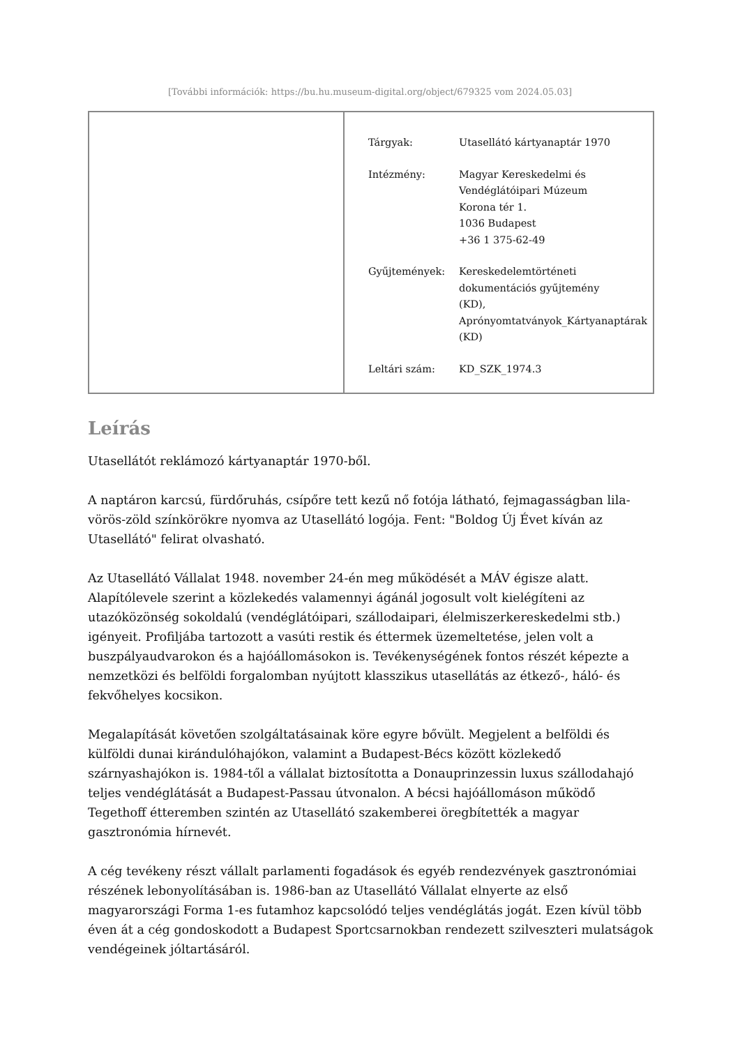[További információk: https://bu.hu.museum-digital.org/object/679325 vom 2024.05.03]
| Tárgyak: | Utasellátó kártyanaptár 1970 |
| Intézmény: | Magyar Kereskedelmi és Vendéglátóipari Múzeum Korona tér 1. 1036 Budapest +36 1 375-62-49 |
| Gyűjtemények: | Kereskedelemtörténeti dokumentációs gyűjtemény (KD), Aprónyomtatványok_Kártyanaptárak (KD) |
| Leltári szám: | KD_SZK_1974.3 |
Leírás
Utasellátót reklámozó kártyanaptár 1970-ből.
A naptáron karcsú, fürdőruhás, csípőre tett kezű nő fotója látható, fejmagasságban lila-vörös-zöld színkörökre nyomva az Utasellátó logója. Fent: "Boldog Új Évet kíván az Utasellátó" felirat olvasható.
Az Utasellátó Vállalat 1948. november 24-én meg működését a MÁV égisze alatt. Alapítólevele szerint a közlekedés valamennyi ágánál jogosult volt kielégíteni az utazóközönség sokoldalú (vendéglátóipari, szállodaipari, élelmiszerkereskedelmi stb.) igényeit. Profiljába tartozott a vasúti restik és éttermek üzemeltetése, jelen volt a buszpályaudvarokon és a hajóállomásokon is. Tevékenységének fontos részét képezte a nemzetközi és belföldi forgalomban nyújtott klasszikus utasellátás az étkező-, háló- és fekvőhelyes kocsikon.
Megalapítását követően szolgáltatásainak köre egyre bővült. Megjelent a belföldi és külföldi dunai kirándulóhajókon, valamint a Budapest-Bécs között közlekedő szárnyashajókon is. 1984-től a vállalat biztosította a Donauprinzessin luxus szállodahajó teljes vendéglátását a Budapest-Passau útvonalon. A bécsi hajóállomáson működő Tegethoff étteremben szintén az Utasellátó szakemberei öregbítették a magyar gasztronómia hírnevét.
A cég tevékeny részt vállalt parlamenti fogadások és egyéb rendezvények gasztronómiai részének lebonyolításában is. 1986-ban az Utasellátó Vállalat elnyerte az első magyarországi Forma 1-es futamhoz kapcsolódó teljes vendéglátás jogát. Ezen kívül több éven át a cég gondoskodott a Budapest Sportcsarnokban rendezett szilveszteri mulatságok vendégeinek jóltartásáról.